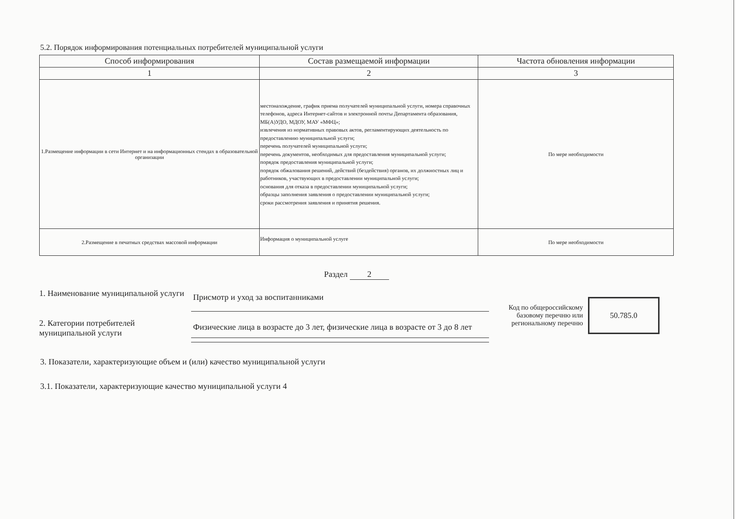5.2. Порядок информирования потенциальных потребителей муниципальной услуги
| Способ информирования | Состав размещаемой информации | Частота обновления информации |
| --- | --- | --- |
| 1 | 2 | 3 |
| 1.Размещение информации в сети Интернет и на информационных стендах в образовательной организации | местонахождение, график приема получателей муниципальной услуги, номера справочных телефонов, адреса Интернет-сайтов и электронной почты Департамента образования, МБ(А)УДО, МДОУ, МАУ «МФЦ»; извлечения из нормативных правовых актов, регламентирующих деятельность по предоставлению муниципальной услуги; перечень получателей муниципальной услуги; перечень документов, необходимых для предоставления муниципальной услуги; порядок предоставления муниципальной услуги; порядок обжалования решений, действий (бездействия) органов, их должностных лиц и работников, участвующих в предоставлении муниципальной услуги; основания для отказа в предоставлении муниципальной услуги; образцы заполнения заявления о предоставлении муниципальной услуги; сроки рассмотрения заявления и принятия решения. | По мере необходимости |
| 2.Размещение в печатных средствах массовой информации | Информация о муниципальной услуге | По мере необходимости |
Раздел 2
1. Наименование муниципальной услуги
Присмотр и уход за воспитанниками
2. Категории потребителей муниципальной услуги
Физические лица в возрасте до 3 лет, физические лица в возрасте от 3 до 8 лет
Код по общероссийскому
базовому перечню или
региональному перечню
50.785.0
3. Показатели, характеризующие объем и (или) качество муниципальной услуги
3.1. Показатели, характеризующие качество муниципальной услуги 4